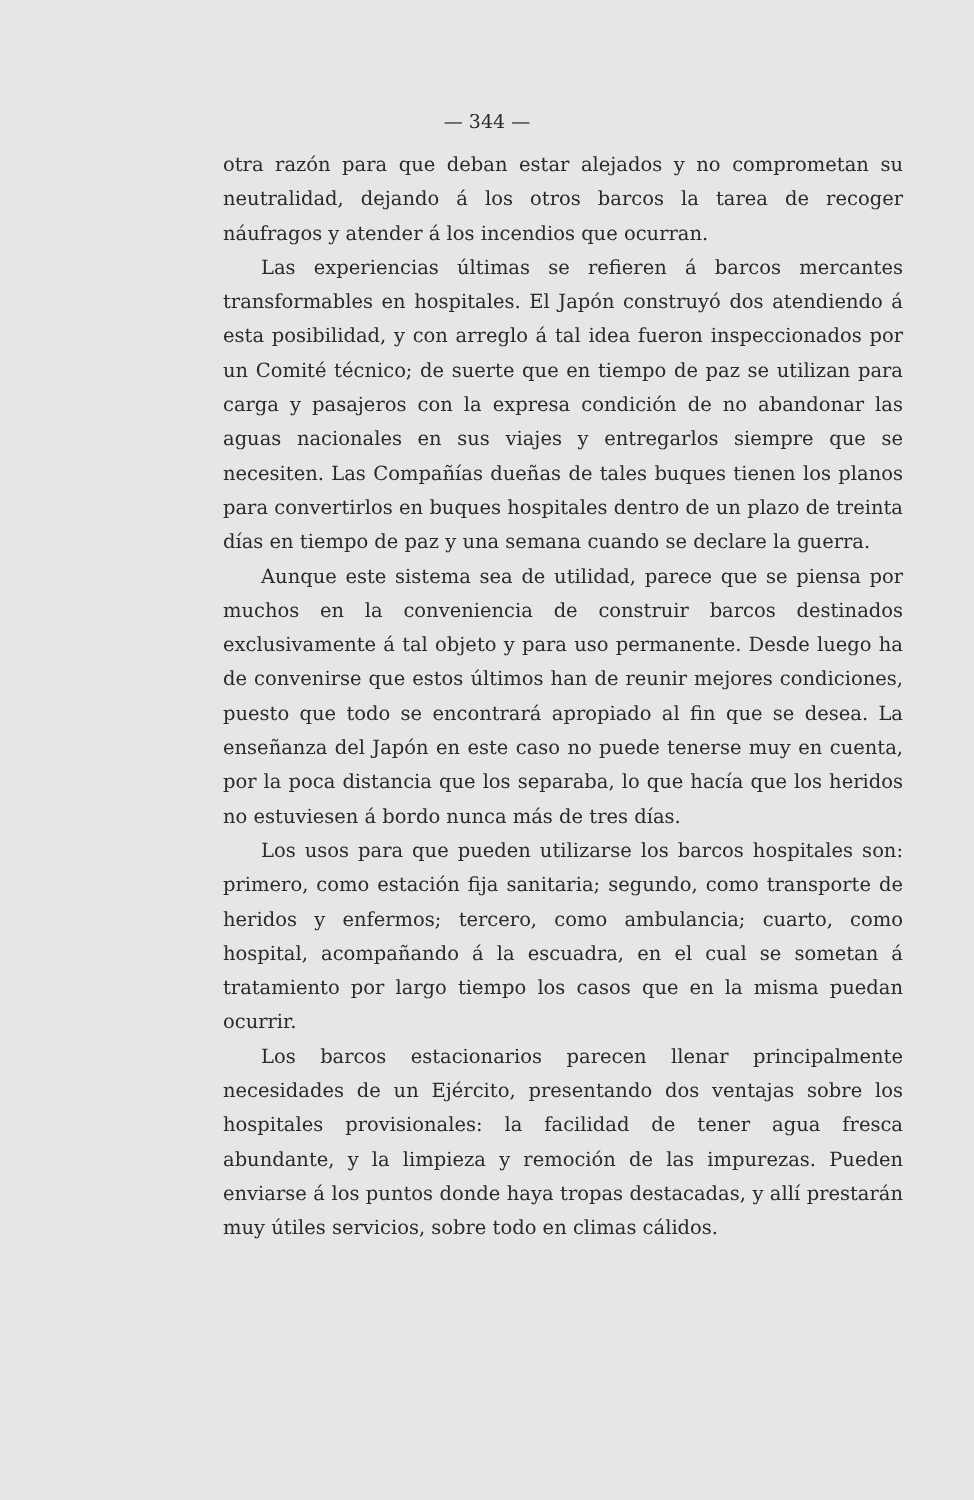— 344 —
otra razón para que deban estar alejados y no comprometan su neutralidad, dejando á los otros barcos la tarea de recoger náufragos y atender á los incendios que ocurran.
Las experiencias últimas se refieren á barcos mercantes transformables en hospitales. El Japón construyó dos atendiendo á esta posibilidad, y con arreglo á tal idea fueron inspeccionados por un Comité técnico; de suerte que en tiempo de paz se utilizan para carga y pasajeros con la expresa condición de no abandonar las aguas nacionales en sus viajes y entregarlos siempre que se necesiten. Las Compañías dueñas de tales buques tienen los planos para convertirlos en buques hospitales dentro de un plazo de treinta días en tiempo de paz y una semana cuando se declare la guerra.
Aunque este sistema sea de utilidad, parece que se piensa por muchos en la conveniencia de construir barcos destinados exclusivamente á tal objeto y para uso permanente. Desde luego ha de convenirse que estos últimos han de reunir mejores condiciones, puesto que todo se encontrará apropiado al fin que se desea. La enseñanza del Japón en este caso no puede tenerse muy en cuenta, por la poca distancia que los separaba, lo que hacía que los heridos no estuviesen á bordo nunca más de tres días.
Los usos para que pueden utilizarse los barcos hospitales son: primero, como estación fija sanitaria; segundo, como transporte de heridos y enfermos; tercero, como ambulancia; cuarto, como hospital, acompañando á la escuadra, en el cual se sometan á tratamiento por largo tiempo los casos que en la misma puedan ocurrir.
Los barcos estacionarios parecen llenar principalmente necesidades de un Ejército, presentando dos ventajas sobre los hospitales provisionales: la facilidad de tener agua fresca abundante, y la limpieza y remoción de las impurezas. Pueden enviarse á los puntos donde haya tropas destacadas, y allí prestarán muy útiles servicios, sobre todo en climas cálidos.